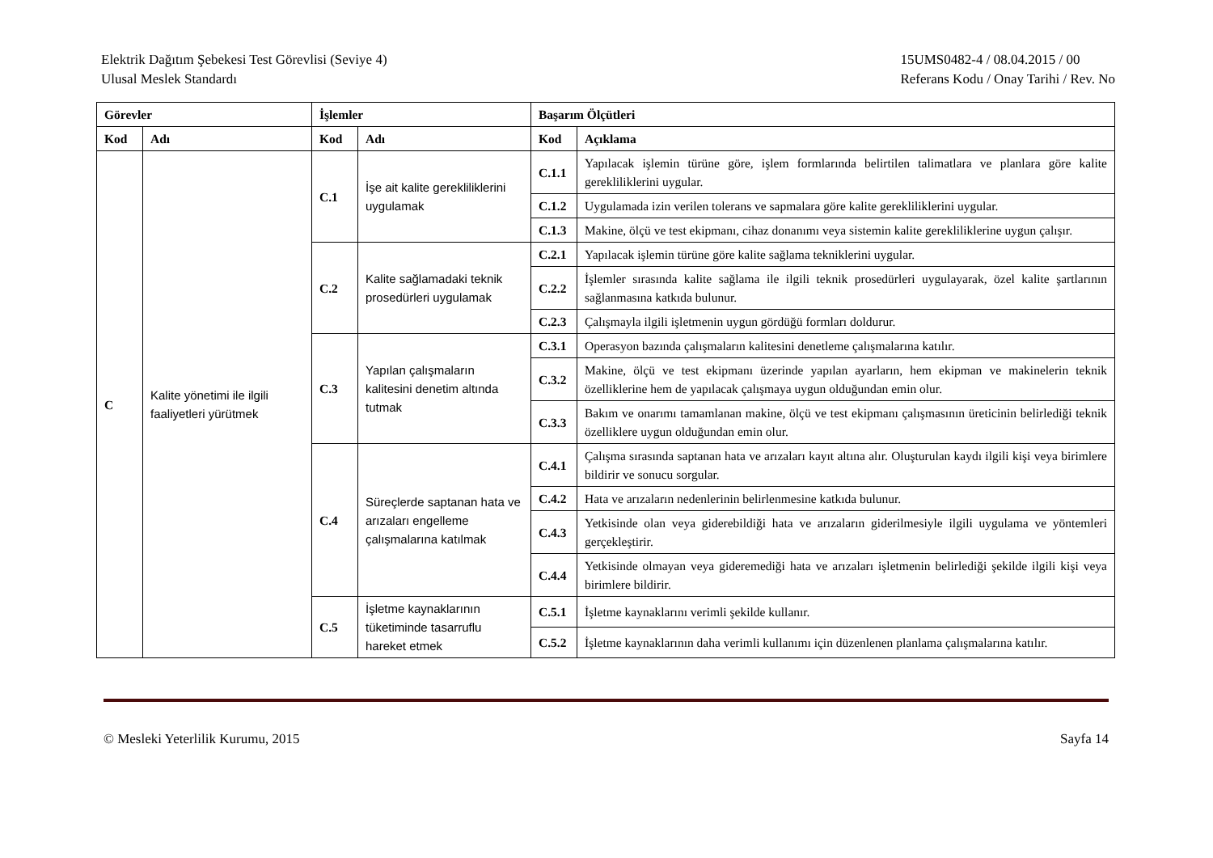Elektrik Dağıtım Şebekesi Test Görevlisi (Seviye 4)
Ulusal Meslek Standardı
15UMS0482-4 / 08.04.2015 / 00
Referans Kodu / Onay Tarihi / Rev. No
| Görevler | | İşlemler | | Başarım Ölçütleri | |
| --- | --- | --- | --- | --- | --- |
| Kod | Adı | Kod | Adı | Kod | Açıklama |
| C | Kalite yönetimi ile ilgili faaliyetleri yürütmek | C.1 | İşe ait kalite gerekliliklerini uygulamak | C.1.1 | Yapılacak işlemin türüne göre, işlem formlarında belirtilen talimatlara ve planlara göre kalite gerekliliklerini uygular. |
| | | | | C.1.2 | Uygulamada izin verilen tolerans ve sapmalara göre kalite gerekliliklerini uygular. |
| | | | | C.1.3 | Makine, ölçü ve test ekipmanı, cihaz donanımı veya sistemin kalite gerekliliklerine uygun çalışır. |
| | | C.2 | Kalite sağlamadaki teknik prosedürleri uygulamak | C.2.1 | Yapılacak işlemin türüne göre kalite sağlama tekniklerini uygular. |
| | | | | C.2.2 | İşlemler sırasında kalite sağlama ile ilgili teknik prosedürleri uygulayarak, özel kalite şartlarının sağlanmasına katkıda bulunur. |
| | | | | C.2.3 | Çalışmayla ilgili işletmenin uygun gördüğü formları doldurur. |
| | | C.3 | Yapılan çalışmaların kalitesini denetim altında tutmak | C.3.1 | Operasyon bazında çalışmaların kalitesini denetleme çalışmalarına katılır. |
| | | | | C.3.2 | Makine, ölçü ve test ekipmanı üzerinde yapılan ayarların, hem ekipman ve makinelerin teknik özelliklerine hem de yapılacak çalışmaya uygun olduğundan emin olur. |
| | | | | C.3.3 | Bakım ve onarımı tamamlanan makine, ölçü ve test ekipmanı çalışmasının üreticinin belirlediği teknik özelliklere uygun olduğundan emin olur. |
| | | C.4 | Süreçlerde saptanan hata ve arızaları engelleme çalışmalarına katılmak | C.4.1 | Çalışma sırasında saptanan hata ve arızaları kayıt altına alır. Oluşturulan kaydı ilgili kişi veya birimlere bildirir ve sonucu sorgular. |
| | | | | C.4.2 | Hata ve arızaların nedenlerinin belirlenmesine katkıda bulunur. |
| | | | | C.4.3 | Yetkisinde olan veya giderebildiği hata ve arızaların giderilmesiyle ilgili uygulama ve yöntemleri gerçekleştirir. |
| | | | | C.4.4 | Yetkisinde olmayan veya gideremediği hata ve arızaları işletmenin belirlediği şekilde ilgili kişi veya birimlere bildirir. |
| | | C.5 | İşletme kaynaklarının tüketiminde tasarruflu hareket etmek | C.5.1 | İşletme kaynaklarını verimli şekilde kullanır. |
| | | | | C.5.2 | İşletme kaynaklarının daha verimli kullanımı için düzenlenen planlama çalışmalarına katılır. |
© Mesleki Yeterlilik Kurumu, 2015
Sayfa 14